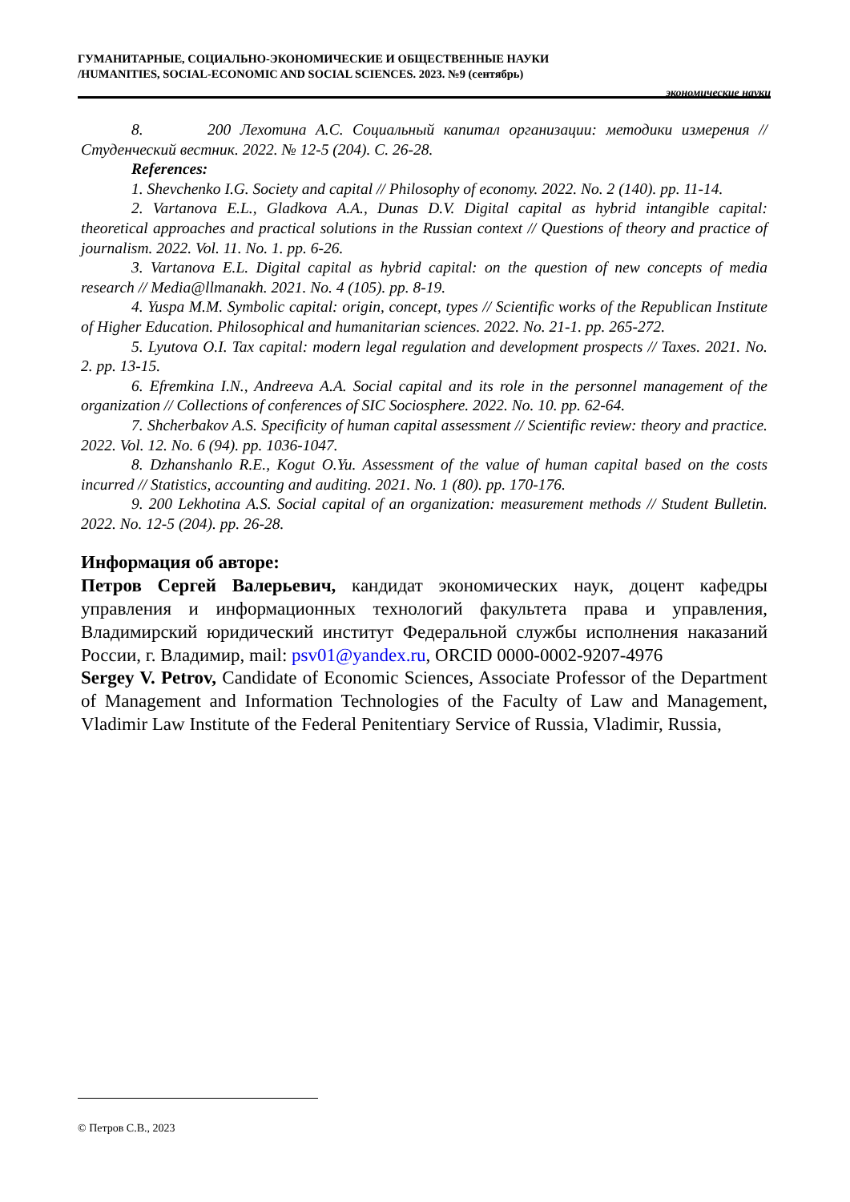ГУМАНИТАРНЫЕ, СОЦИАЛЬНО-ЭКОНОМИЧЕСКИЕ И ОБЩЕСТВЕННЫЕ НАУКИ
/HUMANITIES, SOCIAL-ECONOMIC AND SOCIAL SCIENCES. 2023. №9 (сентябрь)
экономические науки
8. 200 Лехотина А.С. Социальный капитал организации: методики измерения // Студенческий вестник. 2022. № 12-5 (204). С. 26-28.
References:
1. Shevchenko I.G. Society and capital // Philosophy of economy. 2022. No. 2 (140). pp. 11-14.
2. Vartanova E.L., Gladkova A.A., Dunas D.V. Digital capital as hybrid intangible capital: theoretical approaches and practical solutions in the Russian context // Questions of theory and practice of journalism. 2022. Vol. 11. No. 1. pp. 6-26.
3. Vartanova E.L. Digital capital as hybrid capital: on the question of new concepts of media research // Media@llmanakh. 2021. No. 4 (105). pp. 8-19.
4. Yuspa M.M. Symbolic capital: origin, concept, types // Scientific works of the Republican Institute of Higher Education. Philosophical and humanitarian sciences. 2022. No. 21-1. pp. 265-272.
5. Lyutova O.I. Tax capital: modern legal regulation and development prospects // Taxes. 2021. No. 2. pp. 13-15.
6. Efremkina I.N., Andreeva A.A. Social capital and its role in the personnel management of the organization // Collections of conferences of SIC Sociosphere. 2022. No. 10. pp. 62-64.
7. Shcherbakov A.S. Specificity of human capital assessment // Scientific review: theory and practice. 2022. Vol. 12. No. 6 (94). pp. 1036-1047.
8. Dzhanshanlo R.E., Kogut O.Yu. Assessment of the value of human capital based on the costs incurred // Statistics, accounting and auditing. 2021. No. 1 (80). pp. 170-176.
9. 200 Lekhotina A.S. Social capital of an organization: measurement methods // Student Bulletin. 2022. No. 12-5 (204). pp. 26-28.
Информация об авторе:
Петров Сергей Валерьевич, кандидат экономических наук, доцент кафедры управления и информационных технологий факультета права и управления, Владимирский юридический институт Федеральной службы исполнения наказаний России, г. Владимир, mail: psv01@yandex.ru, ORCID 0000-0002-9207-4976
Sergey V. Petrov, Candidate of Economic Sciences, Associate Professor of the Department of Management and Information Technologies of the Faculty of Law and Management, Vladimir Law Institute of the Federal Penitentiary Service of Russia, Vladimir, Russia,
© Петров С.В., 2023